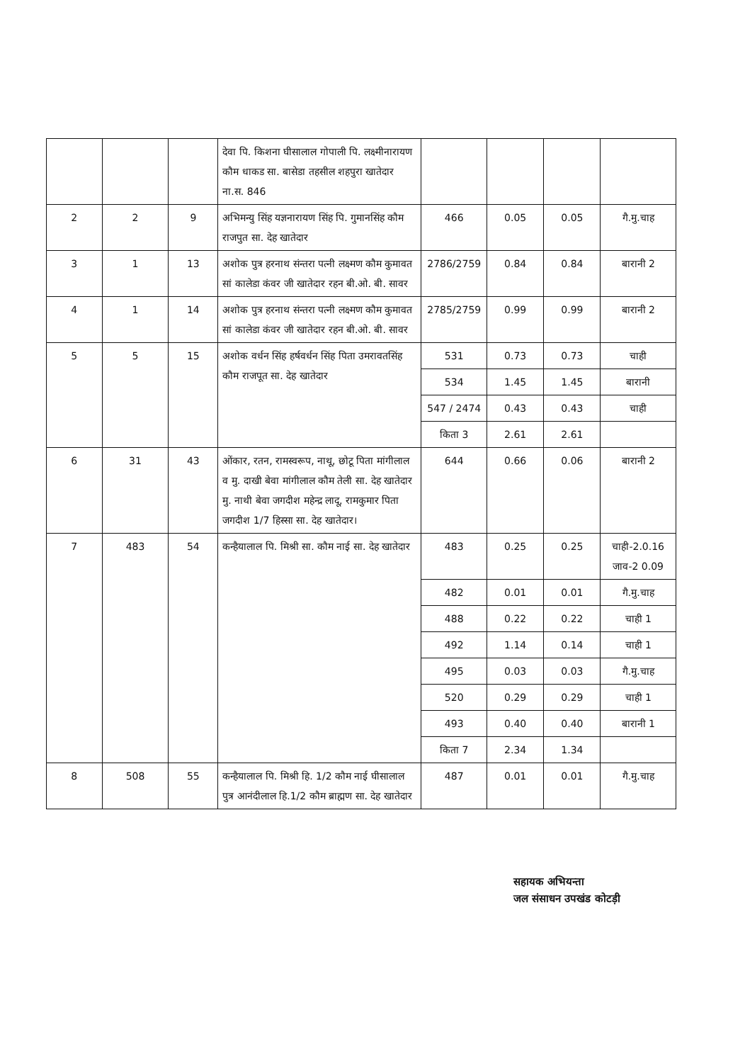| | | | देवा पि. किशना घीसालाल गोपाली पि. लक्ष्मीनारायण कौम धाकड सा. बासेडा तहसील शहपुरा खातेदार ना.स. 846 | | | | |
| 2 | 2 | 9 | अभिमन्यु सिंह यज्ञनारायण सिंह पि. गुमानसिंह कौम राजपुत सा. देह खातेदार | 466 | 0.05 | 0.05 | गै.मु.चाह |
| 3 | 1 | 13 | अशोक पुत्र हरनाथ संन्तरा पत्नी लक्ष्मण कौम कुमावत सां कालेडा कंवर जी खातेदार रहन बी.ओ. बी. सावर | 2786/2759 | 0.84 | 0.84 | बारानी 2 |
| 4 | 1 | 14 | अशोक पुत्र हरनाथ संन्तरा पत्नी लक्ष्मण कौम कुमावत सां कालेडा कंवर जी खातेदार रहन बी.ओ. बी. सावर | 2785/2759 | 0.99 | 0.99 | बारानी 2 |
| 5 | 5 | 15 | अशोक वर्धन सिंह हर्षवर्धन सिंह पिता उमरावतसिंह कौम राजपूत सा. देह खातेदार | 531 | 0.73 | 0.73 | चाही |
| | | | | 534 | 1.45 | 1.45 | बारानी |
| | | | | 547 / 2474 | 0.43 | 0.43 | चाही |
| | | | | किता 3 | 2.61 | 2.61 | |
| 6 | 31 | 43 | ओंकार, रतन, रामस्वरूप, नाथू, छोटू पिता मांगीलाल व मु. दाखी बेवा मांगीलाल कौम तेली सा. देह खातेदार मु. नाथी बेवा जगदीश महेन्द्र लादू, रामकुमार पिता जगदीश 1/7 हिस्सा सा. देह खातेदार। | 644 | 0.66 | 0.06 | बारानी 2 |
| 7 | 483 | 54 | कन्हैयालाल पि. मिश्री सा. कौम नाई सा. देह खातेदार | 483 | 0.25 | 0.25 | चाही-2.0.16 जाव-2 0.09 |
| | | | | 482 | 0.01 | 0.01 | गै.मु.चाह |
| | | | | 488 | 0.22 | 0.22 | चाही 1 |
| | | | | 492 | 1.14 | 0.14 | चाही 1 |
| | | | | 495 | 0.03 | 0.03 | गै.मु.चाह |
| | | | | 520 | 0.29 | 0.29 | चाही 1 |
| | | | | 493 | 0.40 | 0.40 | बारानी 1 |
| | | | | किता 7 | 2.34 | 1.34 | |
| 8 | 508 | 55 | कन्हैयालाल पि. मिश्री हि. 1/2 कौम नाई घीसालाल पुत्र आनंदीलाल हि.1/2 कौम ब्राह्मण सा. देह खातेदार | 487 | 0.01 | 0.01 | गै.मु.चाह |
सहायक अभियन्ता
जल संसाधन उपखंड कोटड़ी